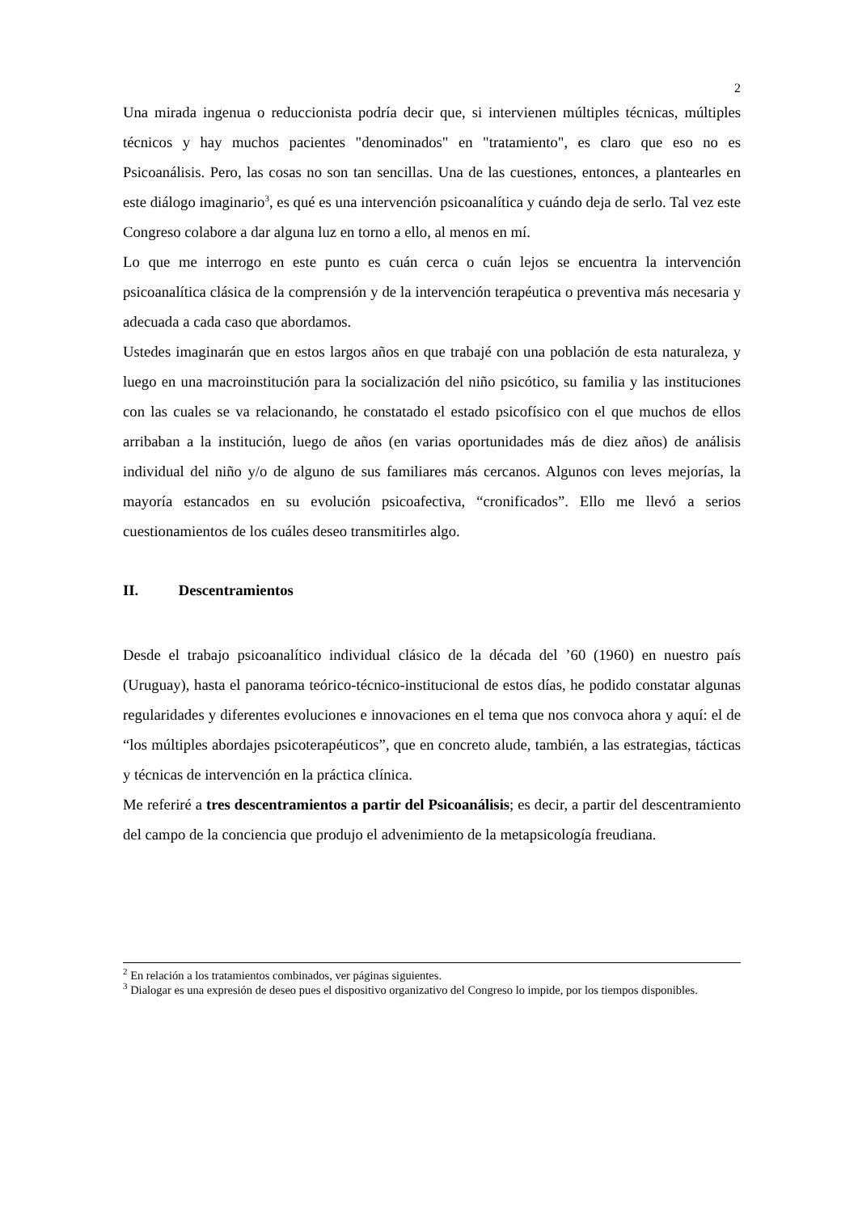2
Una mirada ingenua o reduccionista podría decir que, si intervienen múltiples técnicas, múltiples técnicos y hay muchos pacientes "denominados" en "tratamiento", es claro que eso no es Psicoanálisis. Pero, las cosas no son tan sencillas. Una de las cuestiones, entonces, a plantearles en este diálogo imaginario<sup>3</sup>, es qué es una intervención psicoanalítica y cuándo deja de serlo. Tal vez este Congreso colabore a dar alguna luz en torno a ello, al menos en mí.
Lo que me interrogo en este punto es cuán cerca o cuán lejos se encuentra la intervención psicoanalítica clásica de la comprensión y de la intervención terapéutica o preventiva más necesaria y adecuada a cada caso que abordamos.
Ustedes imaginarán que en estos largos años en que trabajé con una población de esta naturaleza, y luego en una macroinstitución para la socialización del niño psicótico, su familia y las instituciones con las cuales se va relacionando, he constatado el estado psicofísico con el que muchos de ellos arribaban a la institución, luego de años (en varias oportunidades más de diez años) de análisis individual del niño y/o de alguno de sus familiares más cercanos. Algunos con leves mejorías, la mayoría estancados en su evolución psicoafectiva, “cronificados”. Ello me llevó a serios cuestionamientos de los cuáles deseo transmitirles algo.
II. Descentramientos
Desde el trabajo psicoanalítico individual clásico de la década del ’60 (1960) en nuestro país (Uruguay), hasta el panorama teórico-técnico-institucional de estos días, he podido constatar algunas regularidades y diferentes evoluciones e innovaciones en el tema que nos convoca ahora y aquí: el de “los múltiples abordajes psicoterapéuticos”, que en concreto alude, también, a las estrategias, tácticas y técnicas de intervención en la práctica clínica.
Me referiré a tres descentramientos a partir del Psicoanálisis; es decir, a partir del descentramiento del campo de la conciencia que produjo el advenimiento de la metapsicología freudiana.
<sup>2</sup> En relación a los tratamientos combinados, ver páginas siguientes.
<sup>3</sup> Dialogar es una expresión de deseo pues el dispositivo organizativo del Congreso lo impide, por los tiempos disponibles.